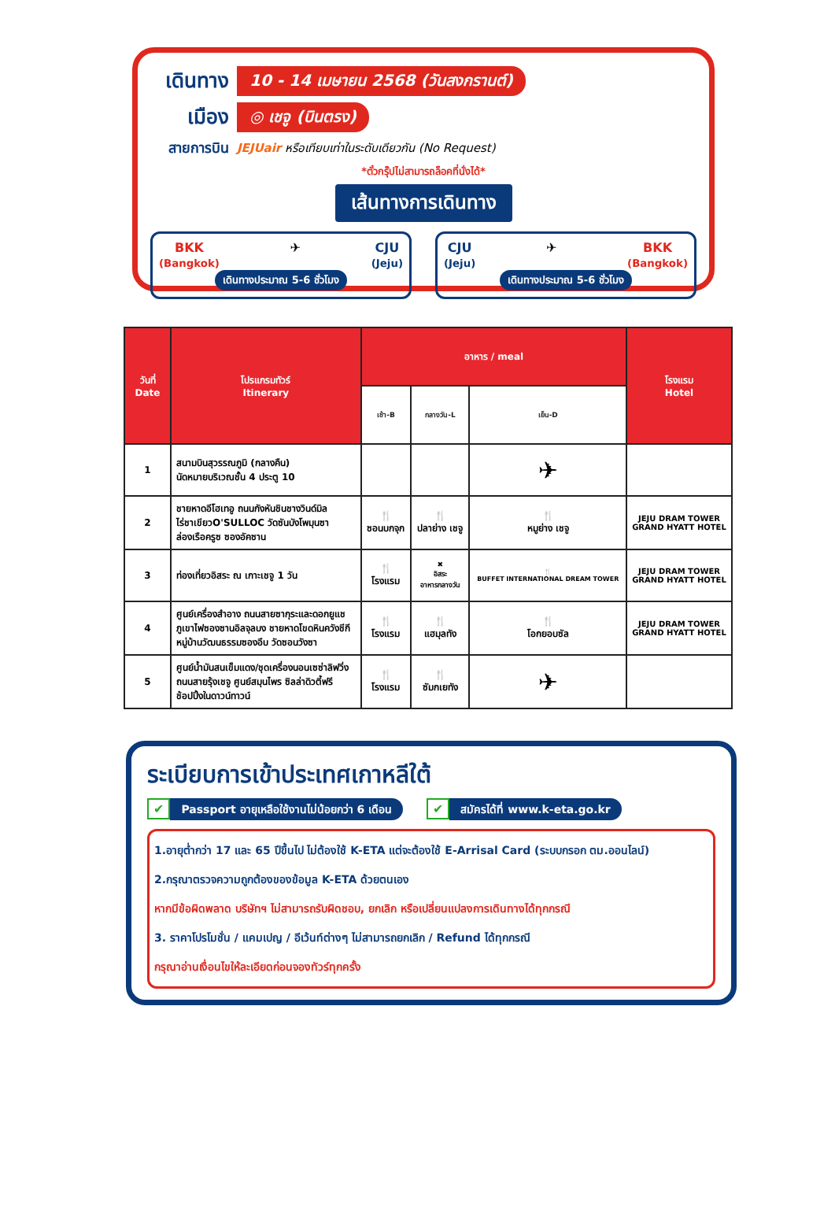เดินทาง
10 - 14 เมษายน 2568 (วันสงกรานต์)
เมือง
◎ เชจู (บินตรง)
สายการบิน
JEJUair หรือเทียบเท่าในระดับเดียวกัน (No Request)
*ตั๋วกรุ๊ปไม่สามารถล็อคที่นั่งได้*
เส้นทางการเดินทาง
BKK
(Bangkok) ✈ CJU
(Jeju)
เดินทางประมาณ 5-6 ชั่วโมง
CJU
(Jeju) ✈ BKK
(Bangkok)
เดินทางประมาณ 5-6 ชั่วโมง
| วันที่ Date | โปรแกรมทัวร์ Itinerary | อาหาร / meal | | | โรงแรม Hotel |
| --- | --- | --- | --- | --- | --- |
| | | เช้า-B | กลางวัน-L | เย็น-D | |
| 1 | สนามบินสุวรรณภูมิ (กลางคืน) นัดหมายบริเวณชั้น 4 ประตู 10 | | | ✈ | |
| 2 | ชายหาดอีโฮเทอู ถนนกังหันชินชางวินด์มิล ไร่ชาเขียวO'SULLOC วัดซันบังโพมุนซา ล่องเรือครูซ ซองอัคซาน | 🍴 ซอนบกจุก | 🍴 ปลาย่าง เชจู | 🍴 หมูย่าง เชจู | JEJU DRAM TOWER GRAND HYATT HOTEL |
| 3 | ท่องเที่ยวอิสระ ณ เกาะเชจู 1 วัน | 🍴 โรงแรม | ✖ อิสระ อาหารกลางวัน | 🍴 BUFFET INTERNATIONAL DREAM TOWER | JEJU DRAM TOWER GRAND HYATT HOTEL |
| 4 | ศูนย์เครื่องสำอาง ถนนสายซากุระและดอกยูแช ภูเขาไฟซองซานอิลจุลบง ชายหาดโขดหินควังชีกี หมู่บ้านวัฒนธรรมซองอึบ วัดซอนวังซา | 🍴 โรงแรม | 🍴 แฮมุลทัง | 🍴 โอกยอบซัล | JEJU DRAM TOWER GRAND HYATT HOTEL |
| 5 | ศูนย์น้ำมันสนเข็มแดง/ชุดเครื่องนอนเซซ่าลิฟวิ่ง ถนนสายรุ้งเชจู ศูนย์สมุนไพร ซิลล่าดิวตี้ฟรี ช้อปปิ้งในดาวน์ทาวน์ | 🍴 โรงแรม | 🍴 ซัมกเยทัง | ✈ | |
ระเบียบการเข้าประเทศเกาหลีใต้
✔ Passport อายุเหลือใช้งานไม่น้อยกว่า 6 เดือน
✔ สมัครได้ที่ www.k-eta.go.kr
1.อายุต่ำกว่า 17 และ 65 ปีขึ้นไป ไม่ต้องใช้ K-ETA แต่จะต้องใช้ E-Arrisal Card (ระบบกรอก ตม.ออนไลน์)
2.กรุณาตรวจความถูกต้องของข้อมูล K-ETA ด้วยตนเอง
หากมีข้อผิดพลาด บริษัทฯ ไม่สามารถรับผิดชอบ, ยกเลิก หรือเปลี่ยนแปลงการเดินทางได้ทุกกรณี
3. ราคาโปรโมชั่น / แคมเปญ / อีเว้นท์ต่างๆ ไม่สามารถยกเลิก / Refund ได้ทุกกรณี
กรุณาอ่านเงื่อนไขให้ละเอียดก่อนจองทัวร์ทุกครั้ง